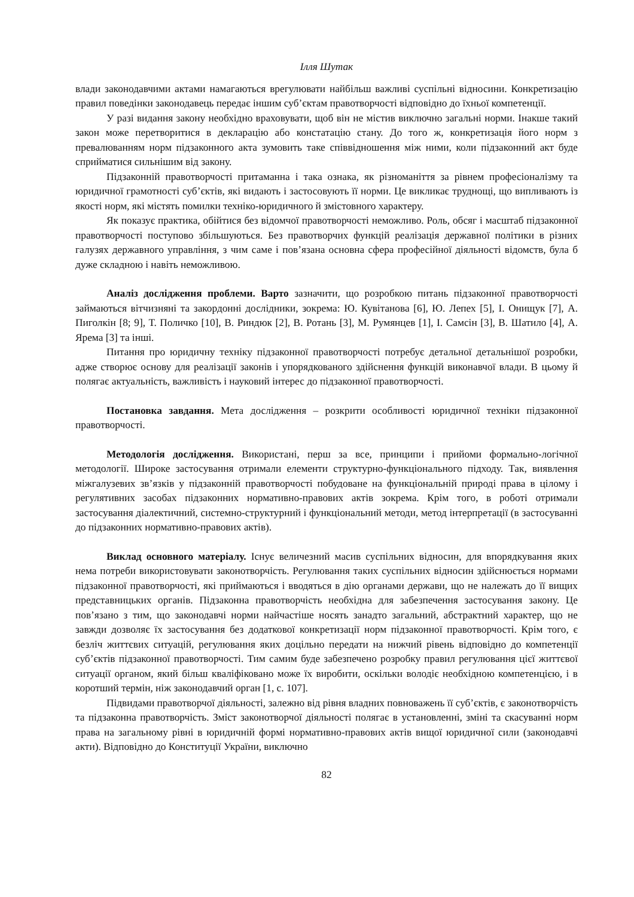Ілля Шутак
влади законодавчими актами намагаються врегулювати найбільш важливі суспільні відносини. Конкретизацію правил поведінки законодавець передає іншим суб’єктам правотворчості відповідно до їхньої компетенції.
У разі видання закону необхідно враховувати, щоб він не містив виключно загальні норми. Інакше такий закон може перетворитися в декларацію або констатацію стану. До того ж, конкретизація його норм з превалюванням норм підзаконного акта зумовить таке співвідношення між ними, коли підзаконний акт буде сприйматися сильнішим від закону.
Підзаконній правотворчості притаманна і така ознака, як різноманіття за рівнем професіоналізму та юридичної грамотності суб’єктів, які видають і застосовують її норми. Це викликає труднощі, що випливають із якості норм, які містять помилки техніко-юридичного й змістовного характеру.
Як показує практика, обійтися без відомчої правотворчості неможливо. Роль, обсяг і масштаб підзаконної правотворчості поступово збільшуються. Без правотворчих функцій реалізація державної політики в різних галузях державного управління, з чим саме і пов’язана основна сфера професійної діяльності відомств, була б дуже складною і навіть неможливою.
Аналіз дослідження проблеми. Варто зазначити, що розробкою питань підзаконної правотворчості займаються вітчизняні та закордонні дослідники, зокрема: Ю. Кувітанова [6], Ю. Лепех [5], І. Онищук [7], А. Пиголкін [8; 9], Т. Поличко [10], В. Риндюк [2], В. Ротань [3], М. Румянцев [1], І. Самсін [3], В. Шатило [4], А. Ярема [3] та інші.
Питання про юридичну техніку підзаконної правотворчості потребує детальної детальнішої розробки, адже створює основу для реалізації законів і упорядкованого здійснення функцій виконавчої влади. В цьому й полягає актуальність, важливість і науковий інтерес до підзаконної правотворчості.
Постановка завдання. Мета дослідження – розкрити особливості юридичної техніки підзаконної правотворчості.
Методологія дослідження. Використані, перш за все, принципи і прийоми формально-логічної методології. Широке застосування отримали елементи структурно-функціонального підходу. Так, виявлення міжгалузевих зв’язків у підзаконній правотворчості побудоване на функціональній природі права в цілому і регулятивних засобах підзаконних нормативно-правових актів зокрема. Крім того, в роботі отримали застосування діалектичний, системно-структурний і функціональний методи, метод інтерпретації (в застосуванні до підзаконних нормативно-правових актів).
Виклад основного матеріалу. Існує величезний масив суспільних відносин, для впорядкування яких нема потреби використовувати законотворчість. Регулювання таких суспільних відносин здійснюється нормами підзаконної правотворчості, які приймаються і вводяться в дію органами держави, що не належать до її вищих представницьких органів. Підзаконна правотворчість необхідна для забезпечення застосування закону. Це пов’язано з тим, що законодавчі норми найчастіше носять занадто загальний, абстрактний характер, що не завжди дозволяє їх застосування без додаткової конкретизації норм підзаконної правотворчості. Крім того, є безліч життєвих ситуацій, регулювання яких доцільно передати на нижчий рівень відповідно до компетенції суб’єктів підзаконної правотворчості. Тим самим буде забезпечено розробку правил регулювання цієї життєвої ситуації органом, який більш кваліфіковано може їх виробити, оскільки володіє необхідною компетенцією, і в коротший термін, ніж законодавчий орган [1, с. 107].
Підвидами правотворчої діяльності, залежно від рівня владних повноважень її суб’єктів, є законотворчість та підзаконна правотворчість. Зміст законотворчої діяльності полягає в установленні, зміні та скасуванні норм права на загальному рівні в юридичній формі нормативно-правових актів вищої юридичної сили (законодавчі акти). Відповідно до Конституції України, виключно
82